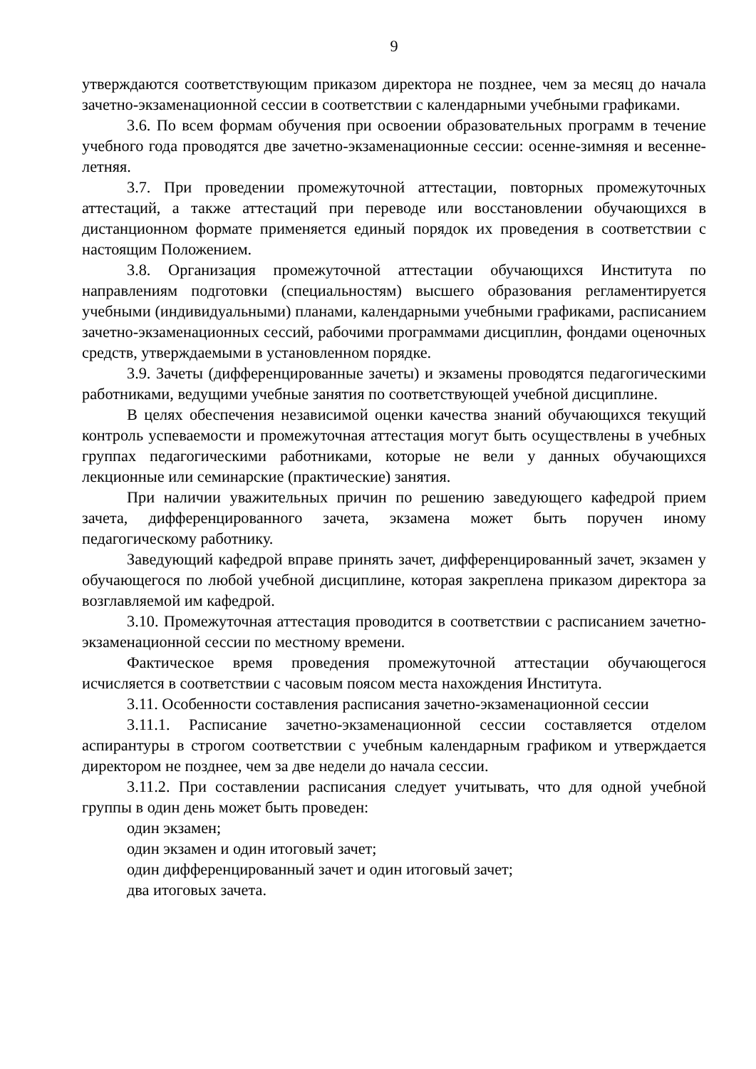9
утверждаются соответствующим приказом директора не позднее, чем за месяц до начала зачетно-экзаменационной сессии в соответствии с календарными учебными графиками.
3.6. По всем формам обучения при освоении образовательных программ в течение учебного года проводятся две зачетно-экзаменационные сессии: осенне-зимняя и весенне-летняя.
3.7. При проведении промежуточной аттестации, повторных промежуточных аттестаций, а также аттестаций при переводе или восстановлении обучающихся в дистанционном формате применяется единый порядок их проведения в соответствии с настоящим Положением.
3.8. Организация промежуточной аттестации обучающихся Института по направлениям подготовки (специальностям) высшего образования регламентируется учебными (индивидуальными) планами, календарными учебными графиками, расписанием зачетно-экзаменационных сессий, рабочими программами дисциплин, фондами оценочных средств, утверждаемыми в установленном порядке.
3.9. Зачеты (дифференцированные зачеты) и экзамены проводятся педагогическими работниками, ведущими учебные занятия по соответствующей учебной дисциплине.
В целях обеспечения независимой оценки качества знаний обучающихся текущий контроль успеваемости и промежуточная аттестация могут быть осуществлены в учебных группах педагогическими работниками, которые не вели у данных обучающихся лекционные или семинарские (практические) занятия.
При наличии уважительных причин по решению заведующего кафедрой прием зачета, дифференцированного зачета, экзамена может быть поручен иному педагогическому работнику.
Заведующий кафедрой вправе принять зачет, дифференцированный зачет, экзамен у обучающегося по любой учебной дисциплине, которая закреплена приказом директора за возглавляемой им кафедрой.
3.10. Промежуточная аттестация проводится в соответствии с расписанием зачетно-экзаменационной сессии по местному времени.
Фактическое время проведения промежуточной аттестации обучающегося исчисляется в соответствии с часовым поясом места нахождения Института.
3.11. Особенности составления расписания зачетно-экзаменационной сессии
3.11.1. Расписание зачетно-экзаменационной сессии составляется отделом аспирантуры в строгом соответствии с учебным календарным графиком и утверждается директором не позднее, чем за две недели до начала сессии.
3.11.2. При составлении расписания следует учитывать, что для одной учебной группы в один день может быть проведен:
один экзамен;
один экзамен и один итоговый зачет;
один дифференцированный зачет и один итоговый зачет;
два итоговых зачета.